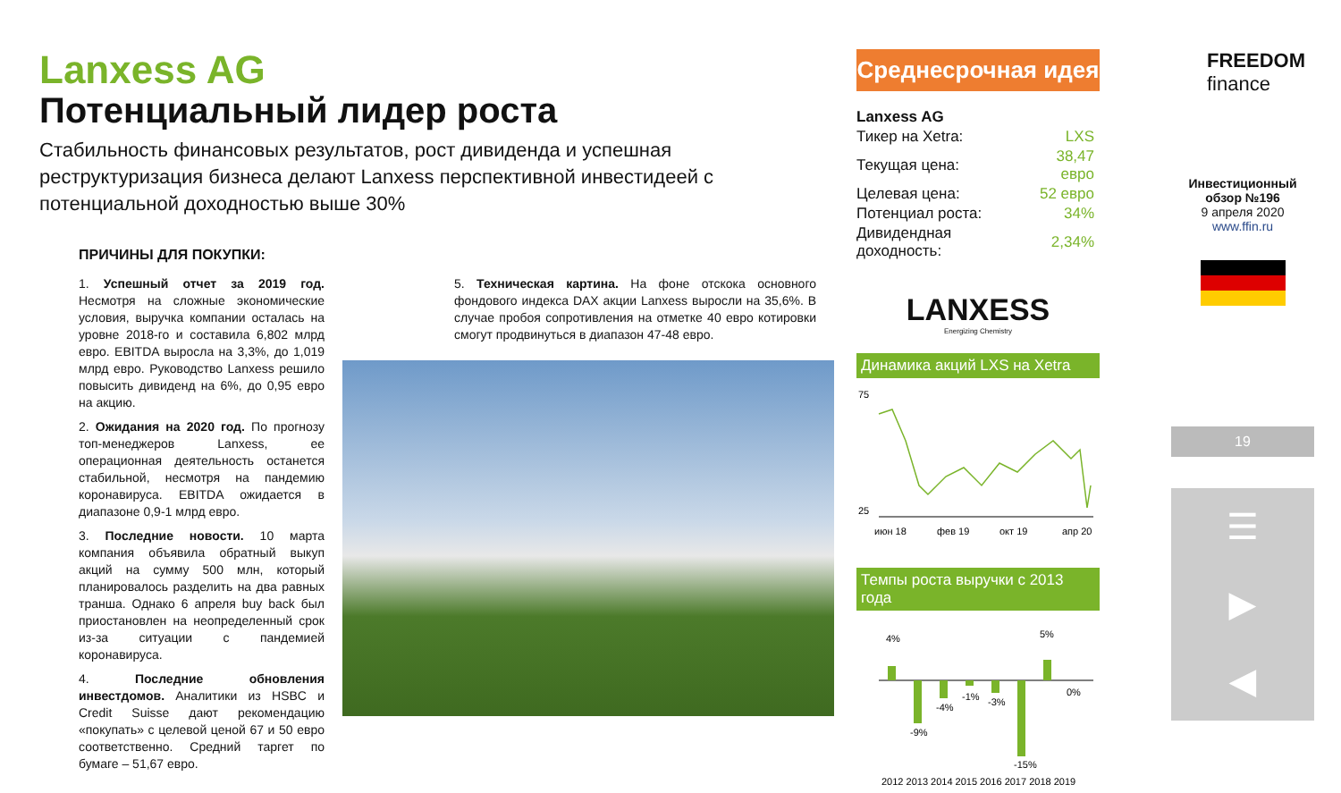Lanxess AG
Потенциальный лидер роста
Стабильность финансовых результатов, рост дивиденда и успешная реструктуризация бизнеса делают Lanxess перспективной инвестидеей с потенциальной доходностью выше 30%
ПРИЧИНЫ ДЛЯ ПОКУПКИ:
1. Успешный отчет за 2019 год. Несмотря на сложные экономические условия, выручка компании осталась на уровне 2018-го и составила 6,802 млрд евро. EBITDA выросла на 3,3%, до 1,019 млрд евро. Руководство Lanxess решило повысить дивиденд на 6%, до 0,95 евро на акцию.
2. Ожидания на 2020 год. По прогнозу топ-менеджеров Lanxess, ее операционная деятельность останется стабильной, несмотря на пандемию коронавируса. EBITDA ожидается в диапазоне 0,9-1 млрд евро.
3. Последние новости. 10 марта компания объявила обратный выкуп акций на сумму 500 млн, который планировалось разделить на два равных транша. Однако 6 апреля buy back был приостановлен на неопределенный срок из-за ситуации с пандемией коронавируса.
4. Последние обновления инвестдомов. Аналитики из HSBC и Credit Suisse дают рекомендацию «покупать» с целевой ценой 67 и 50 евро соответственно. Средний таргет по бумаге – 51,67 евро.
5. Техническая картина. На фоне отскока основного фондового индекса DAX акции Lanxess выросли на 35,6%. В случае пробоя сопротивления на отметке 40 евро котировки смогут продвинуться в диапазон 47-48 евро.
Среднесрочная идея
| Lanxess AG | |
| Тикер на Xetra: | LXS |
| Текущая цена: | 38,47 евро |
| Целевая цена: | 52 евро |
| Потенциал роста: | 34% |
| Дивидендная доходность: | 2,34% |
LANXESS
Energizing Chemistry
Динамика акций LXS на Xetra
75
25
июн 18
фев 19
окт 19
апр 20
Темпы роста выручки с 2013 года
4%
-9%
-4%
-1%
-3%
-15%
5%
0%
2012 2013 2014 2015 2016 2017 2018 2019
FREEDOM
finance
Инвестиционный
обзор №196
9 апреля 2020
www.ffin.ru
19
☰
▶
◀